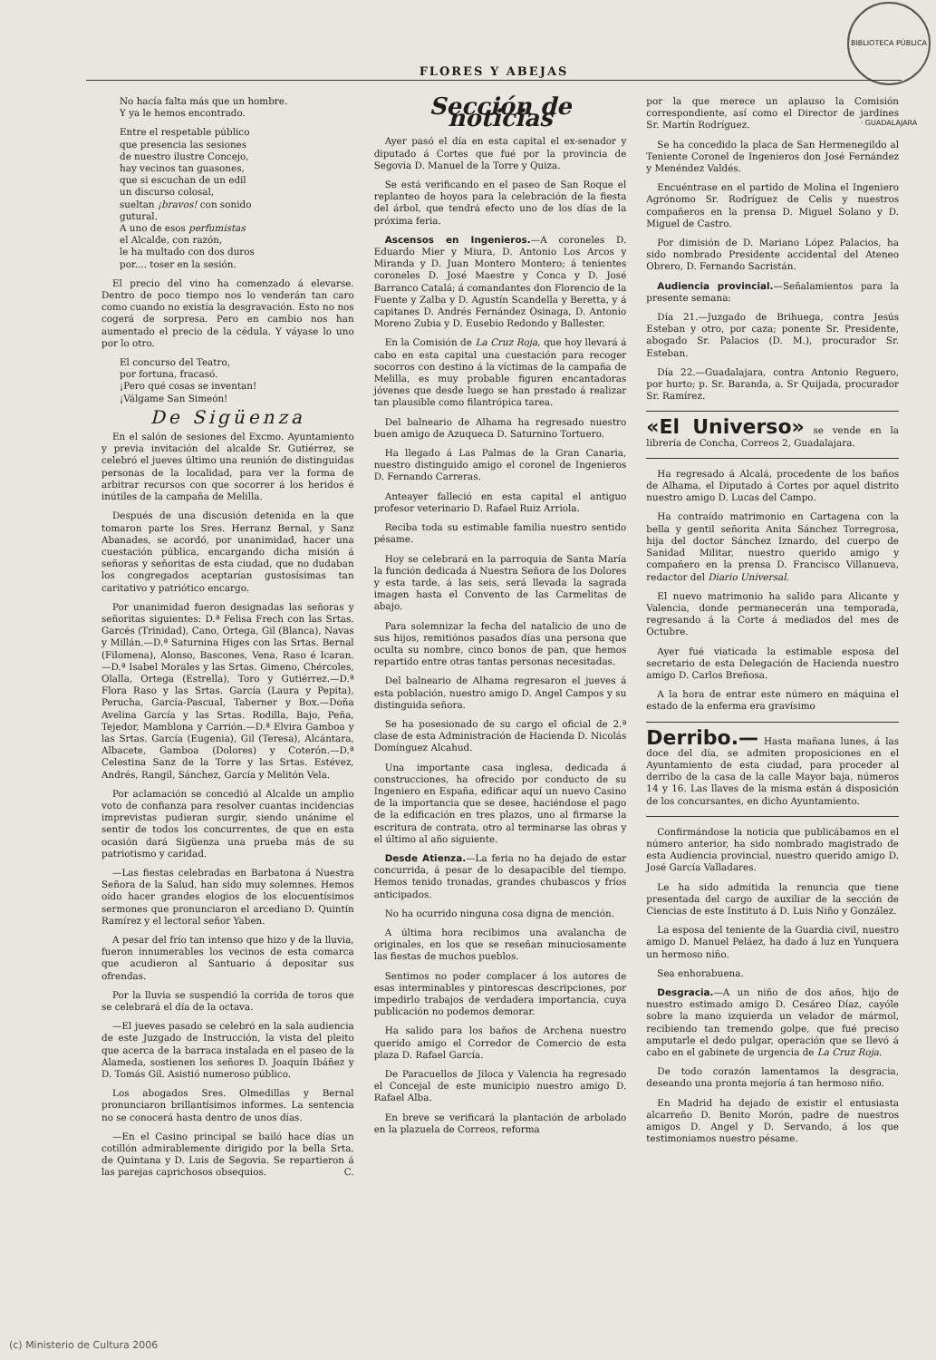BIBLIOTECA PÚBLICA · GUADALAJARA
FLORES Y ABEJAS
No hacía falta más que un hombre.
Y ya le hemos encontrado.
Entre el respetable público
que presencia las sesiones
de nuestro ilustre Concejo,
hay vecinos tan guasones,
que si escuchan de un edil
un discurso colosal,
sueltan ¡bravos! con sonido
gutural.
A uno de esos perfumistas
el Alcalde, con razón,
le ha multado con dos duros
por.... toser en la sesión.
El precio del vino ha comenzado á elevarse. Dentro de poco tiempo nos lo venderán tan caro como cuando no existía la desgravación. Esto no nos cogerá de sorpresa. Pero en cambio nos han aumentado el precio de la cédula. Y váyase lo uno por lo otro.
El concurso del Teatro,
por fortuna, fracasó.
¡Pero qué cosas se inventan!
¡Válgame San Simeón!
De Sigüenza
En el salón de sesiones del Excmo. Ayuntamiento y previa invitación del alcalde Sr. Gutiérrez, se celebró el jueves último una reunión de distinguidas personas de la localidad, para ver la forma de arbitrar recursos con que socorrer á los heridos é inútiles de la campaña de Melilla.
Después de una discusión detenida en la que tomaron parte los Sres. Herranz Bernal, y Sanz Abanades, se acordó, por unanimidad, hacer una cuestación pública, encargando dicha misión á señoras y señoritas de esta ciudad, que no dudaban los congregados aceptarían gustosísimas tan caritativo y patriótico encargo.
Por unanimidad fueron designadas las señoras y señoritas siguientes: D.ª Felisa Frech con las Srtas. Garcés (Trinidad), Cano, Ortega, Gil (Blanca), Navas y Millán.—D.ª Saturnina Higes con las Srtas. Bernal (Filomena), Alonso, Bascones, Vena, Raso é Icaran.—D.ª Isabel Morales y las Srtas. Gimeno, Chércoles, Olalla, Ortega (Estrella), Toro y Gutiérrez.—D.ª Flora Raso y las Srtas. García (Laura y Pepita), Perucha, García-Pascual, Taberner y Box.—Doña Avelina García y las Srtas. Rodilla, Bajo, Peña, Tejedor, Mamblona y Carrión.—D.ª Elvira Gamboa y las Srtas. García (Eugenia), Gil (Teresa), Alcántara, Albacete, Gamboa (Dolores) y Coterón.—D.ª Celestina Sanz de la Torre y las Srtas. Estévez, Andrés, Rangil, Sánchez, García y Melitón Vela.
Por aclamación se concedió al Alcalde un amplio voto de confianza para resolver cuantas incidencias imprevistas pudieran surgir, siendo unánime el sentir de todos los concurrentes, de que en esta ocasión dará Sigüenza una prueba más de su patriotismo y caridad.
—Las fiestas celebradas en Barbatona á Nuestra Señora de la Salud, han sido muy solemnes. Hemos oído hacer grandes elogios de los elocuentísimos sermones que pronunciaron el arcediano D. Quintín Ramírez y el lectoral señor Yaben.
A pesar del frío tan intenso que hizo y de la lluvia, fueron innumerables los vecinos de esta comarca que acudieron al Santuario á depositar sus ofrendas.
Por la lluvia se suspendió la corrida de toros que se celebrará el día de la octava.
—El jueves pasado se celebró en la sala audiencia de este Juzgado de Instrucción, la vista del pleito que acerca de la barraca instalada en el paseo de la Alameda, sostienen los señores D. Joaquín Ibáñez y D. Tomás Gil. Asistió numeroso público.
Los abogados Sres. Olmedillas y Bernal pronunciaron brillantísimos informes. La sentencia no se conocerá hasta dentro de unos días.
—En el Casino principal se bailó hace días un cotillón admirablemente dirigido por la bella Srta. de Quintana y D. Luis de Segovia. Se repartieron á las parejas caprichosos obsequios. C.
Sección de noticias
Ayer pasó el día en esta capital el ex-senador y diputado á Cortes que fué por la provincia de Segovia D. Manuel de la Torre y Quiza.
Se está verificando en el paseo de San Roque el replanteo de hoyos para la celebración de la fiesta del árbol, que tendrá efecto uno de los días de la próxima feria.
Ascensos en Ingenieros.—A coroneles D. Eduardo Mier y Miura, D. Antonio Los Arcos y Miranda y D. Juan Montero Montero; á tenientes coroneles D. José Maestre y Conca y D. José Barranco Catalá; á comandantes don Florencio de la Fuente y Zalba y D. Agustín Scandella y Beretta, y á capitanes D. Andrés Fernández Osinaga, D. Antonio Moreno Zubia y D. Eusebio Redondo y Ballester.
En la Comisión de La Cruz Roja, que hoy llevará á cabo en esta capital una cuestación para recoger socorros con destino á la víctimas de la campaña de Melilla, es muy probable figuren encantadoras jóvenes que desde luego se han prestado á realizar tan plausible como filantrópica tarea.
Del balneario de Alhama ha regresado nuestro buen amigo de Azuqueca D. Saturnino Tortuero.
Ha llegado á Las Palmas de la Gran Canaria, nuestro distinguido amigo el coronel de Ingenieros D. Fernando Carreras.
Anteayer falleció en esta capital el antiguo profesor veterinario D. Rafael Ruiz Arriola.
Reciba toda su estimable familia nuestro sentido pésame.
Hoy se celebrará en la parroquia de Santa María la función dedicada á Nuestra Señora de los Dolores y esta tarde, á las seis, será llevada la sagrada imagen hasta el Convento de las Carmelitas de abajo.
Para solemnizar la fecha del natalicio de uno de sus hijos, remitiónos pasados días una persona que oculta su nombre, cinco bonos de pan, que hemos repartido entre otras tantas personas necesitadas.
Del balneario de Alhama regresaron el jueves á esta población, nuestro amigo D. Angel Campos y su distinguida señora.
Se ha posesionado de su cargo el oficial de 2.ª clase de esta Administración de Hacienda D. Nicolás Domínguez Alcahud.
Una importante casa inglesa, dedicada á construcciones, ha ofrecido por conducto de su Ingeniero en España, edificar aquí un nuevo Casino de la importancia que se desee, haciéndose el pago de la edificación en tres plazos, uno al firmarse la escritura de contrata, otro al terminarse las obras y el último al año siguiente.
Desde Atienza.—La feria no ha dejado de estar concurrida, á pesar de lo desapacible del tiempo. Hemos tenido tronadas, grandes chubascos y fríos anticipados.
No ha ocurrido ninguna cosa digna de mención.
A última hora recibimos una avalancha de originales, en los que se reseñan minuciosamente las fiestas de muchos pueblos.
Sentimos no poder complacer á los autores de esas interminables y pintorescas descripciones, por impedirlo trabajos de verdadera importancia, cuya publicación no podemos demorar.
Ha salido para los baños de Archena nuestro querido amigo el Corredor de Comercio de esta plaza D. Rafael García.
De Paracuellos de Jiloca y Valencia ha regresado el Concejal de este municipio nuestro amigo D. Rafael Alba.
En breve se verificará la plantación de arbolado en la plazuela de Correos, reforma
por la que merece un aplauso la Comisión correspondiente, así como el Director de jardines Sr. Martín Rodríguez.
Se ha concedido la placa de San Hermenegildo al Teniente Coronel de Ingenieros don José Fernández y Menéndez Valdés.
Encuéntrase en el partido de Molina el Ingeniero Agrónomo Sr. Rodríguez de Celis y nuestros compañeros en la prensa D. Miguel Solano y D. Miguel de Castro.
Por dimisión de D. Mariano López Palacios, ha sido nombrado Presidente accidental del Ateneo Obrero, D. Fernando Sacristán.
Audiencia provincial.—Señalamientos para la presente semana:
Día 21.—Juzgado de Brihuega, contra Jesús Esteban y otro, por caza; ponente Sr. Presidente, abogado Sr. Palacios (D. M.), procurador Sr. Esteban.
Día 22.—Guadalajara, contra Antonio Reguero, por hurto; p. Sr. Baranda, a. Sr Quijada, procurador Sr. Ramírez.
«El Universo» se vende en la librería de Concha, Correos 2, Guadalajara.
Ha regresado á Alcalá, procedente de los baños de Alhama, el Diputado á Cortes por aquel distrito nuestro amigo D. Lucas del Campo.
Ha contraído matrimonio en Cartagena con la bella y gentil señorita Anita Sánchez Torregrosa, hija del doctor Sánchez Iznardo, del cuerpo de Sanidad Militar, nuestro querido amigo y compañero en la prensa D. Francisco Villanueva, redactor del Diario Universal.
El nuevo matrimonio ha salido para Alicante y Valencia, donde permanecerán una temporada, regresando á la Corte á mediados del mes de Octubre.
Ayer fué viaticada la estimable esposa del secretario de esta Delegación de Hacienda nuestro amigo D. Carlos Breñosa.
A la hora de entrar este número en máquina el estado de la enferma era gravísimo
Derribo.— Hasta mañana lunes, á las doce del día, se admiten proposiciones en el Ayuntamiento de esta ciudad, para proceder al derribo de la casa de la calle Mayor baja, números 14 y 16. Las llaves de la misma están á disposición de los concursantes, en dicho Ayuntamiento.
Confirmándose la noticia que publicábamos en el número anterior, ha sido nombrado magistrado de esta Audiencia provincial, nuestro querido amigo D. José García Valladares.
Le ha sido admitida la renuncia que tiene presentada del cargo de auxiliar de la sección de Ciencias de este Instituto á D. Luis Niño y González.
La esposa del teniente de la Guardia civil, nuestro amigo D. Manuel Peláez, ha dado á luz en Yunquera un hermoso niño.
Sea enhorabuena.
Desgracia.—A un niño de dos años, hijo de nuestro estimado amigo D. Cesáreo Díaz, cayóle sobre la mano izquierda un velador de mármol, recibiendo tan tremendo golpe, que fué preciso amputarle el dedo pulgar, operación que se llevó á cabo en el gabinete de urgencia de La Cruz Roja.
De todo corazón lamentamos la desgracia, deseando una pronta mejoría á tan hermoso niño.
En Madrid ha dejado de existir el entusiasta alcarreño D. Benito Morón, padre de nuestros amigos D. Angel y D. Servando, á los que testimoniamos nuestro pésame.
(c) Ministerio de Cultura 2006